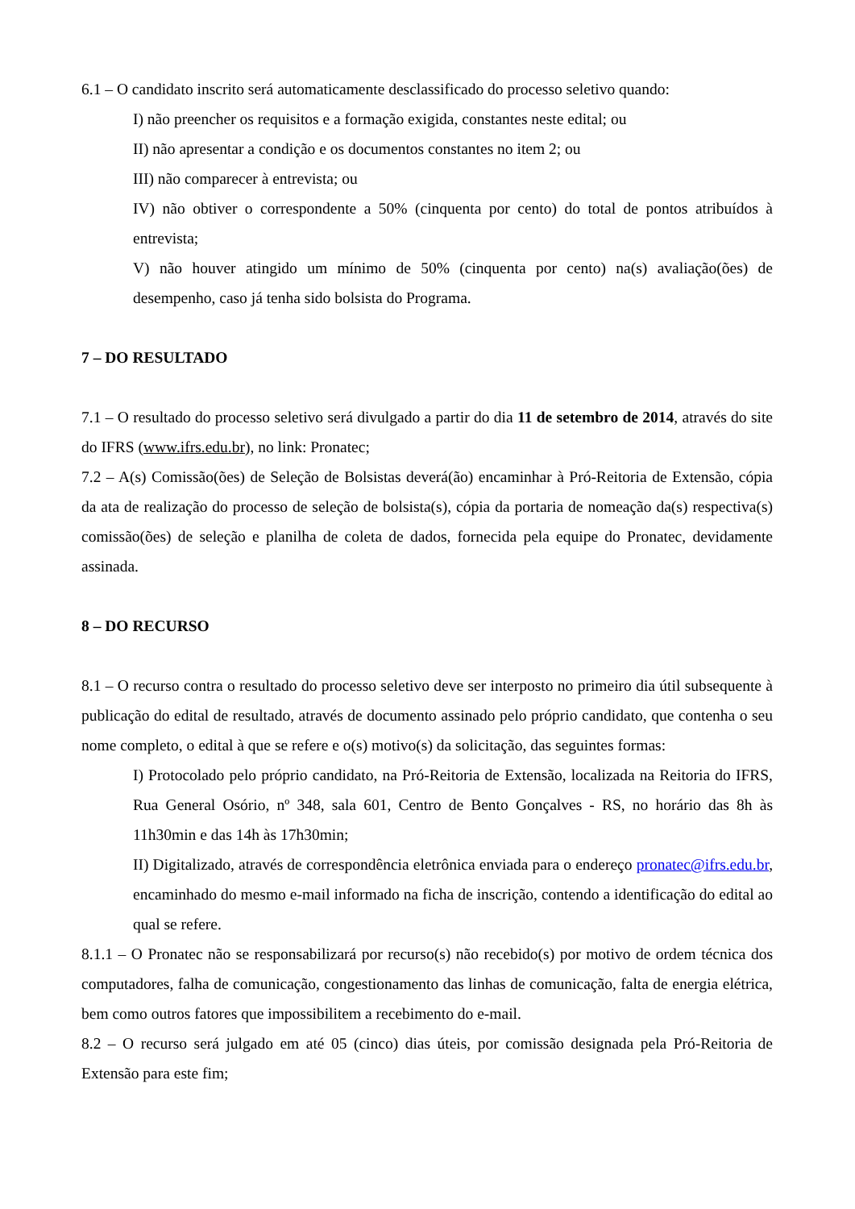6.1 – O candidato inscrito será automaticamente desclassificado do processo seletivo quando:
I) não preencher os requisitos e a formação exigida, constantes neste edital; ou
II) não apresentar a condição e os documentos constantes no item 2; ou
III) não comparecer à entrevista; ou
IV) não obtiver o correspondente a 50% (cinquenta por cento) do total de pontos atribuídos à entrevista;
V) não houver atingido um mínimo de 50% (cinquenta por cento) na(s) avaliação(ões) de desempenho, caso já tenha sido bolsista do Programa.
7 – DO RESULTADO
7.1 – O resultado do processo seletivo será divulgado a partir do dia 11 de setembro de 2014, através do site do IFRS (www.ifrs.edu.br), no link: Pronatec;
7.2 – A(s) Comissão(ões) de Seleção de Bolsistas deverá(ão) encaminhar à Pró-Reitoria de Extensão, cópia da ata de realização do processo de seleção de bolsista(s), cópia da portaria de nomeação da(s) respectiva(s) comissão(ões) de seleção e planilha de coleta de dados, fornecida pela equipe do Pronatec, devidamente assinada.
8 – DO RECURSO
8.1 – O recurso contra o resultado do processo seletivo deve ser interposto no primeiro dia útil subsequente à publicação do edital de resultado, através de documento assinado pelo próprio candidato, que contenha o seu nome completo, o edital à que se refere e o(s) motivo(s) da solicitação, das seguintes formas:
I) Protocolado pelo próprio candidato, na Pró-Reitoria de Extensão, localizada na Reitoria do IFRS, Rua General Osório, nº 348, sala 601, Centro de Bento Gonçalves - RS, no horário das 8h às 11h30min e das 14h às 17h30min;
II) Digitalizado, através de correspondência eletrônica enviada para o endereço pronatec@ifrs.edu.br, encaminhado do mesmo e-mail informado na ficha de inscrição, contendo a identificação do edital ao qual se refere.
8.1.1 – O Pronatec não se responsabilizará por recurso(s) não recebido(s) por motivo de ordem técnica dos computadores, falha de comunicação, congestionamento das linhas de comunicação, falta de energia elétrica, bem como outros fatores que impossibilitem a recebimento do e-mail.
8.2 – O recurso será julgado em até 05 (cinco) dias úteis, por comissão designada pela Pró-Reitoria de Extensão para este fim;